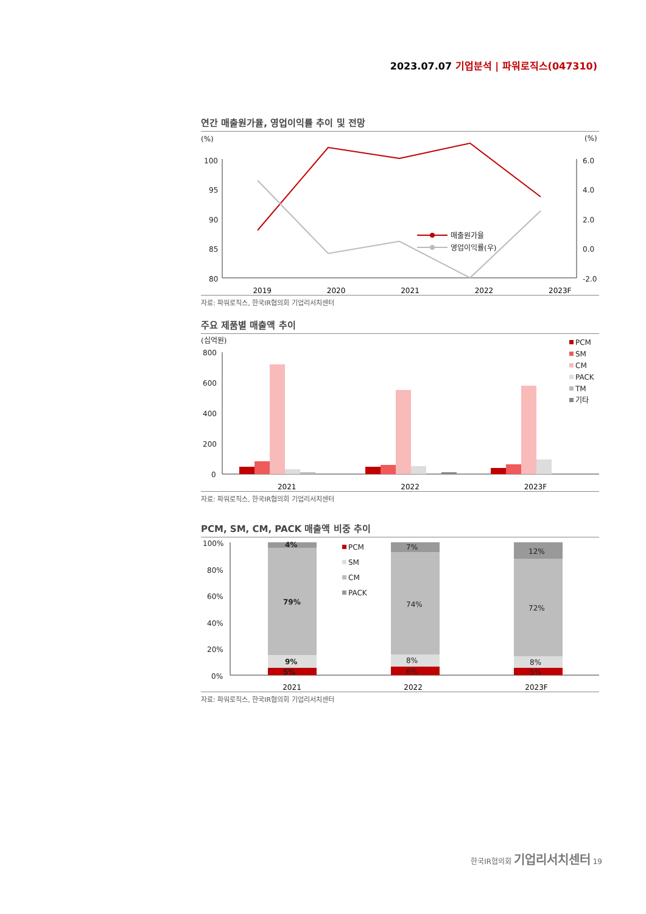2023.07.07 기업분석 | 파워로직스(047310)
연간 매출원가율, 영업이익률 추이 및 전망
(%)
(%)
100
95
90
85
80
6.0
4.0
2.0
0.0
-2.0
매출원가율
영업이익률(우)
2019 2020 2021 2022 2023F
자료: 파워로직스, 한국IR협의회 기업리서치센터
주요 제품별 매출액 추이
(십억원)
800
600
400
200
0
PCM
SM
CM
PACK
TM
기타
2021 2022 2023F
자료: 파워로직스, 한국IR협의회 기업리서치센터
PCM, SM, CM, PACK 매출액 비중 추이
100%
80%
60%
40%
20%
0%
4%
79%
9%
5%
7%
74%
8%
6%
12%
72%
8%
5%
PCM
SM
CM
PACK
2021 2022 2023F
자료: 파워로직스, 한국IR협의회 기업리서치센터
한국IR협의회 기업리서치센터 19